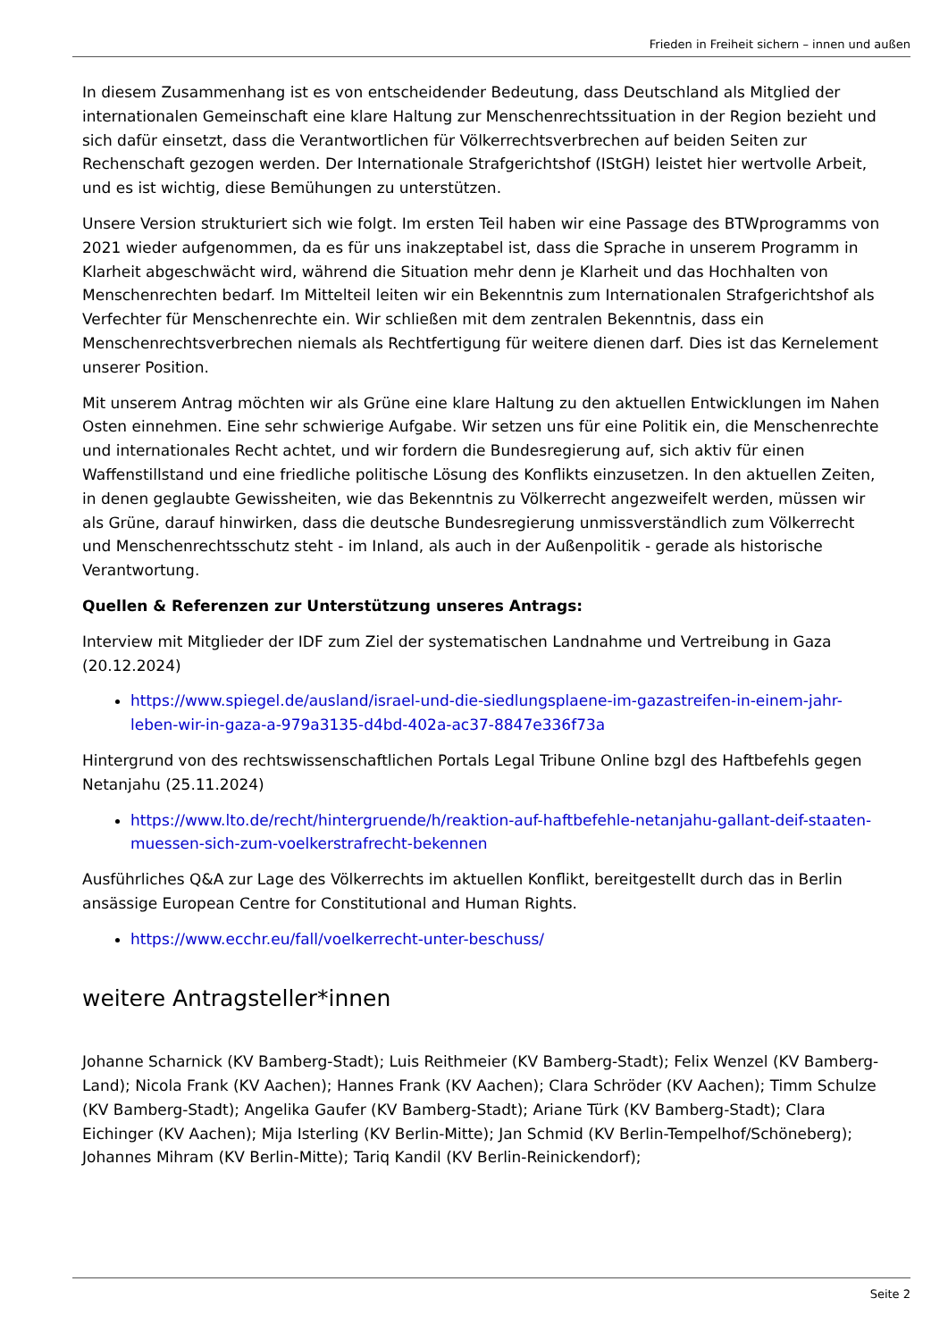Frieden in Freiheit sichern – innen und außen
In diesem Zusammenhang ist es von entscheidender Bedeutung, dass Deutschland als Mitglied der internationalen Gemeinschaft eine klare Haltung zur Menschenrechtssituation in der Region bezieht und sich dafür einsetzt, dass die Verantwortlichen für Völkerrechtsverbrechen auf beiden Seiten zur Rechenschaft gezogen werden. Der Internationale Strafgerichtshof (IStGH) leistet hier wertvolle Arbeit, und es ist wichtig, diese Bemühungen zu unterstützen.
Unsere Version strukturiert sich wie folgt. Im ersten Teil haben wir eine Passage des BTWprogramms von 2021 wieder aufgenommen, da es für uns inakzeptabel ist, dass die Sprache in unserem Programm in Klarheit abgeschwächt wird, während die Situation mehr denn je Klarheit und das Hochhalten von Menschenrechten bedarf. Im Mittelteil leiten wir ein Bekenntnis zum Internationalen Strafgerichtshof als Verfechter für Menschenrechte ein. Wir schließen mit dem zentralen Bekenntnis, dass ein Menschenrechtsverbrechen niemals als Rechtfertigung für weitere dienen darf. Dies ist das Kernelement unserer Position.
Mit unserem Antrag möchten wir als Grüne eine klare Haltung zu den aktuellen Entwicklungen im Nahen Osten einnehmen. Eine sehr schwierige Aufgabe. Wir setzen uns für eine Politik ein, die Menschenrechte und internationales Recht achtet, und wir fordern die Bundesregierung auf, sich aktiv für einen Waffenstillstand und eine friedliche politische Lösung des Konflikts einzusetzen. In den aktuellen Zeiten, in denen geglaubte Gewissheiten, wie das Bekenntnis zu Völkerrecht angezweifelt werden, müssen wir als Grüne, darauf hinwirken, dass die deutsche Bundesregierung unmissverständlich zum Völkerrecht und Menschenrechtsschutz steht - im Inland, als auch in der Außenpolitik - gerade als historische Verantwortung.
Quellen & Referenzen zur Unterstützung unseres Antrags:
Interview mit Mitglieder der IDF zum Ziel der systematischen Landnahme und Vertreibung in Gaza (20.12.2024)
https://www.spiegel.de/ausland/israel-und-die-siedlungsplaene-im-gazastreifen-in-einem-jahr-leben-wir-in-gaza-a-979a3135-d4bd-402a-ac37-8847e336f73a
Hintergrund von des rechtswissenschaftlichen Portals Legal Tribune Online bzgl des Haftbefehls gegen Netanjahu (25.11.2024)
https://www.lto.de/recht/hintergruende/h/reaktion-auf-haftbefehle-netanjahu-gallant-deif-staaten-muessen-sich-zum-voelkerstrafrecht-bekennen
Ausführliches Q&A zur Lage des Völkerrechts im aktuellen Konflikt, bereitgestellt durch das in Berlin ansässige European Centre for Constitutional and Human Rights.
https://www.ecchr.eu/fall/voelkerrecht-unter-beschuss/
weitere Antragsteller*innen
Johanne Scharnick (KV Bamberg-Stadt); Luis Reithmeier (KV Bamberg-Stadt); Felix Wenzel (KV Bamberg-Land); Nicola Frank (KV Aachen); Hannes Frank (KV Aachen); Clara Schröder (KV Aachen); Timm Schulze (KV Bamberg-Stadt); Angelika Gaufer (KV Bamberg-Stadt); Ariane Türk (KV Bamberg-Stadt); Clara Eichinger (KV Aachen); Mija Isterling (KV Berlin-Mitte); Jan Schmid (KV Berlin-Tempelhof/Schöneberg); Johannes Mihram (KV Berlin-Mitte); Tariq Kandil (KV Berlin-Reinickendorf);
Seite 2